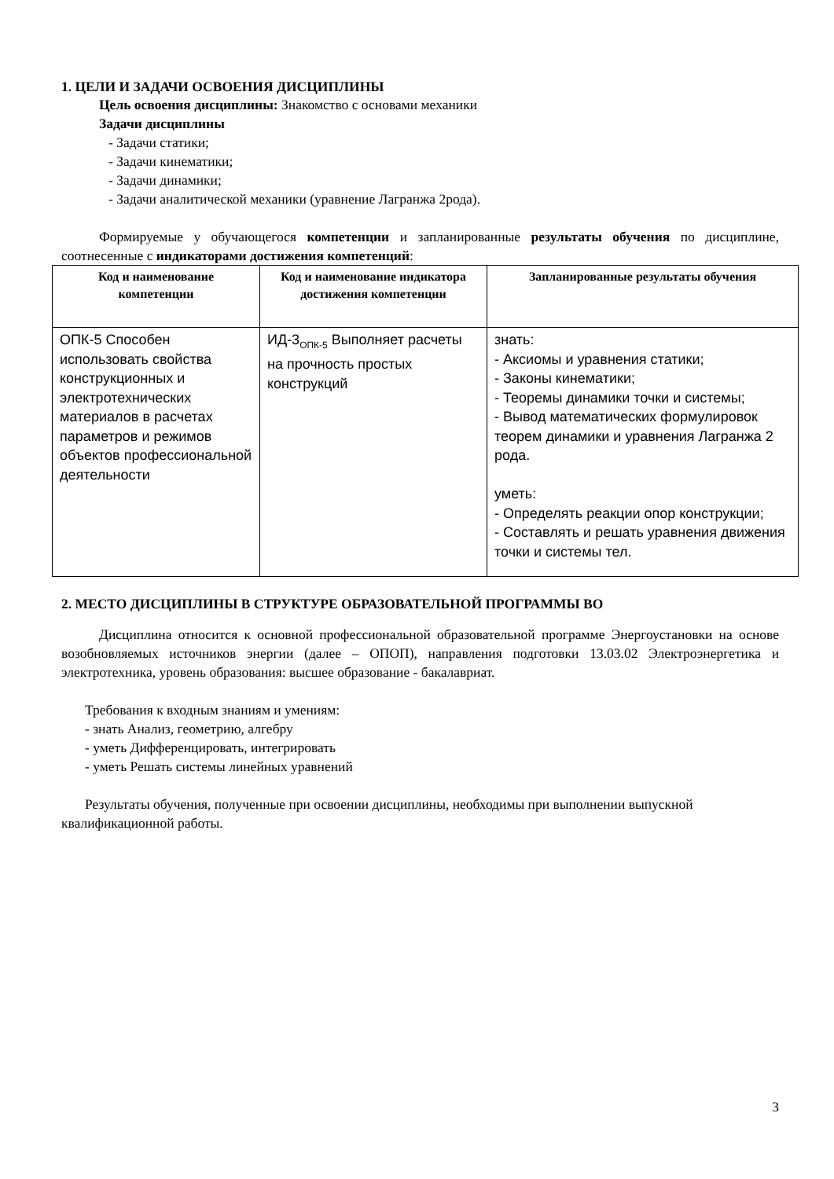1. ЦЕЛИ И ЗАДАЧИ ОСВОЕНИЯ ДИСЦИПЛИНЫ
Цель освоения дисциплины: Знакомство с основами механики
Задачи дисциплины
- Задачи статики;
- Задачи кинематики;
- Задачи динамики;
- Задачи аналитической механики (уравнение Лагранжа 2рода).
Формируемые у обучающегося компетенции и запланированные результаты обучения по дисциплине, соотнесенные с индикаторами достижения компетенций:
| Код и наименование компетенции | Код и наименование индикатора достижения компетенции | Запланированные результаты обучения |
| --- | --- | --- |
| ОПК-5 Способен использовать свойства конструкционных и электротехнических материалов в расчетах параметров и режимов объектов профессиональной деятельности | ИД-3<sub>ОПК-5</sub> Выполняет расчеты на прочность простых конструкций | знать: - Аксиомы и уравнения статики; - Законы кинематики; - Теоремы динамики точки и системы; - Вывод математических формулировок теорем динамики и уравнения Лагранжа 2 рода. уметь: - Определять реакции опор конструкции; - Составлять и решать уравнения движения точки и системы тел. |
2. МЕСТО ДИСЦИПЛИНЫ В СТРУКТУРЕ ОБРАЗОВАТЕЛЬНОЙ ПРОГРАММЫ ВО
Дисциплина относится к основной профессиональной образовательной программе Энергоустановки на основе возобновляемых источников энергии (далее – ОПОП), направления подготовки 13.03.02 Электроэнергетика и электротехника, уровень образования: высшее образование - бакалавриат.
Требования к входным знаниям и умениям:
- знать Анализ, геометрию, алгебру
- уметь Дифференцировать, интегрировать
- уметь Решать системы линейных уравнений
Результаты обучения, полученные при освоении дисциплины, необходимы при выполнении выпускной квалификационной работы.
3